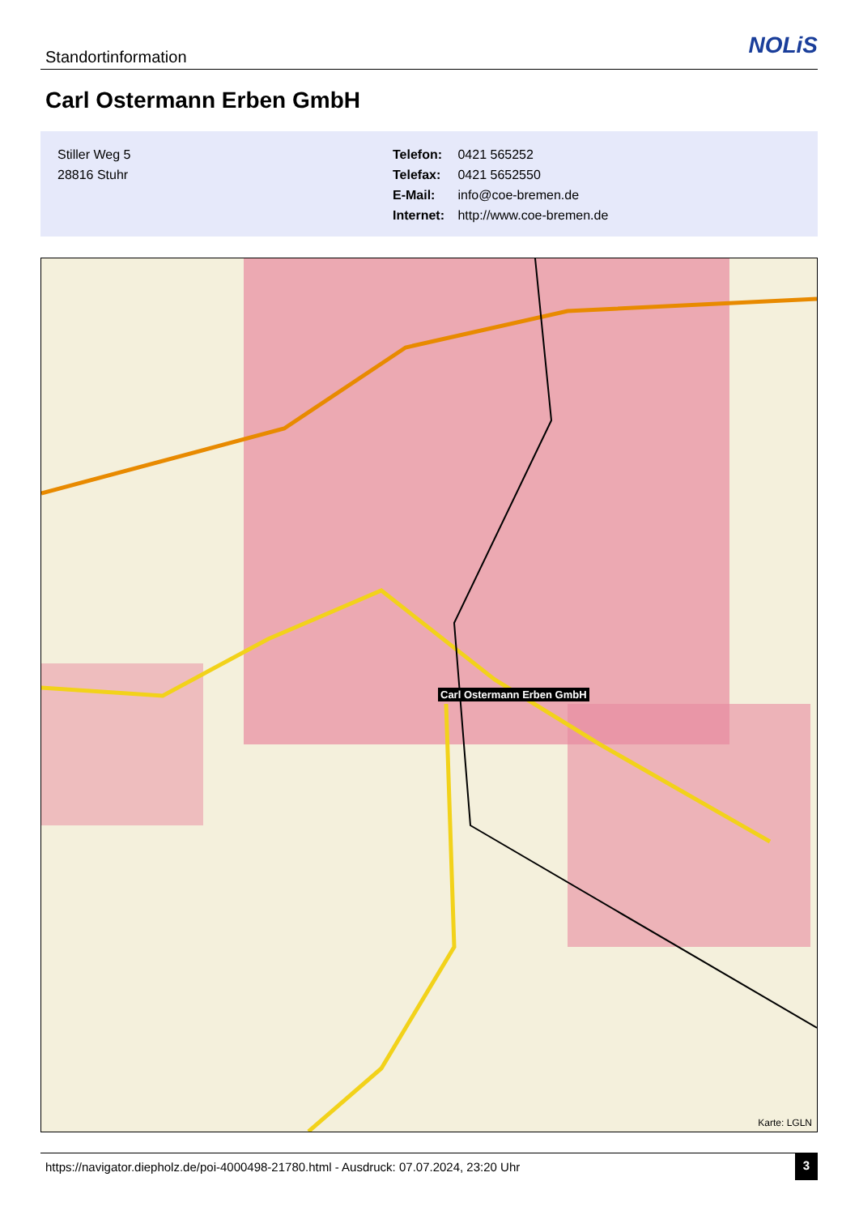Standortinformation NOLiS
Carl Ostermann Erben GmbH
Stiller Weg 5
28816 Stuhr
Telefon: 0421 565252
Telefax: 0421 5652550
E-Mail: info@coe-bremen.de
Internet: http://www.coe-bremen.de
Carl Ostermann Erben GmbH
Karte: LGLN
https://navigator.diepholz.de/poi-4000498-21780.html - Ausdruck: 07.07.2024, 23:20 Uhr
3